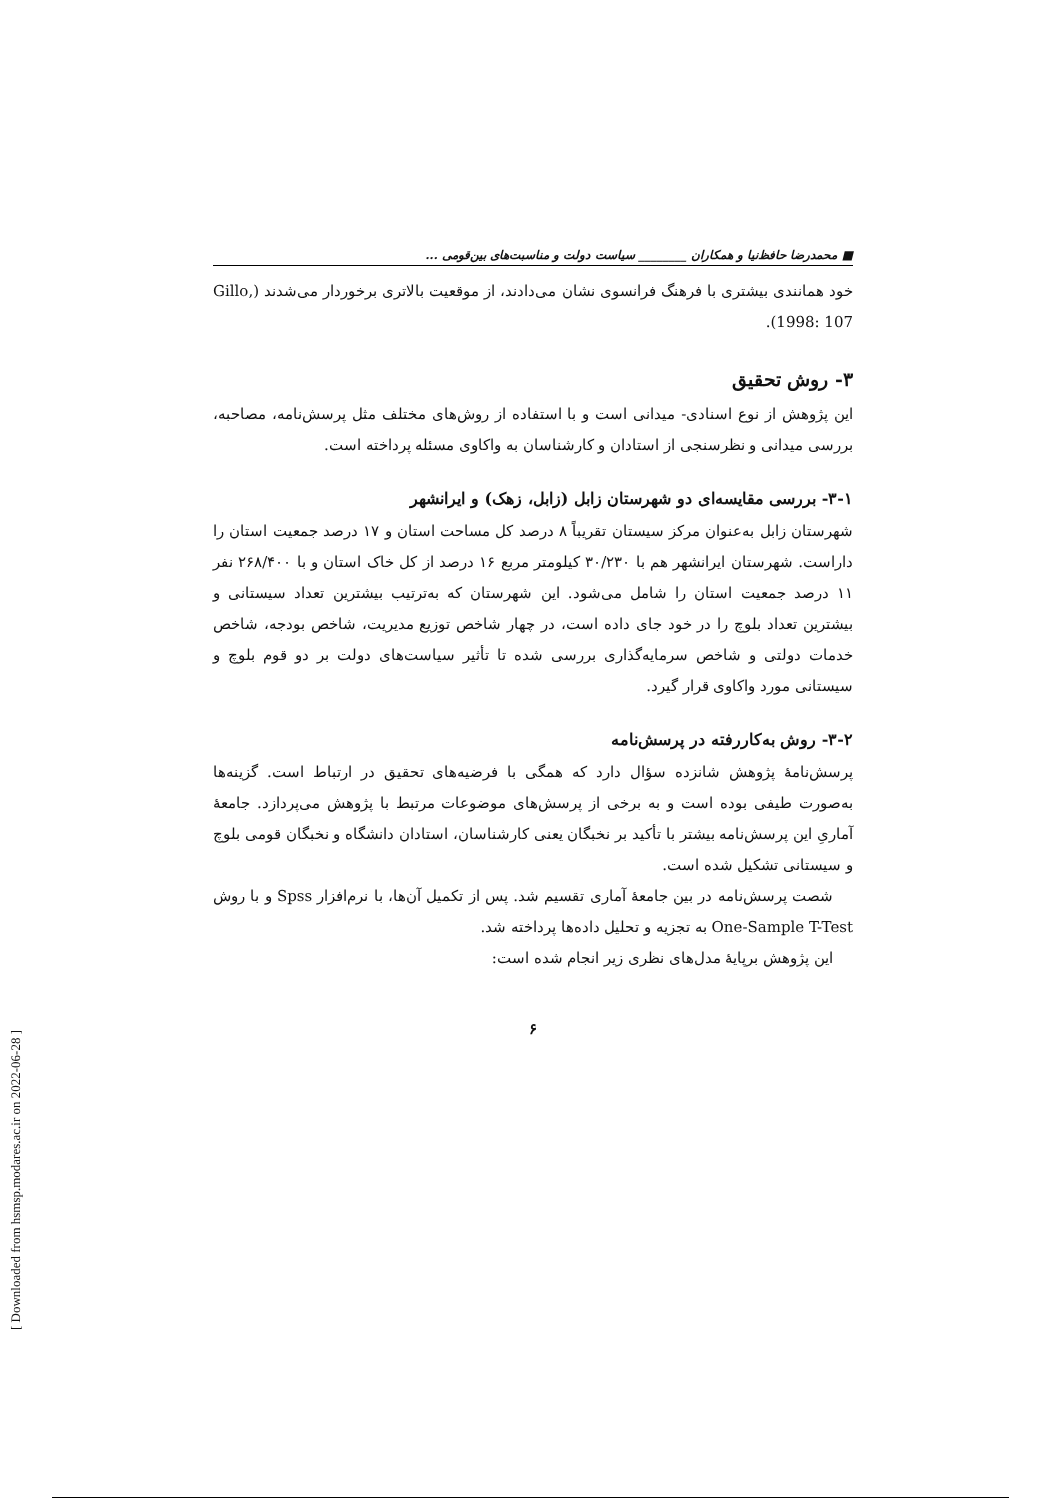■ محمدرضا حافظ‌نیا و همکاران ________ سیاست دولت و مناسبت‌های بین‌قومی ...
خود همانندی بیشتری با فرهنگ فرانسوی نشان می‌دادند، از موقعیت بالاتری برخوردار می‌شدند (Gillo, 1998: 107).
۳- روش تحقیق
این پژوهش از نوع اسنادی- میدانی است و با استفاده از روش‌های مختلف مثل پرسش‌نامه، مصاحبه، بررسی میدانی و نظرسنجی از استادان و کارشناسان به واکاوی مسئله پرداخته است.
۳-۱- بررسی مقایسه‌ای دو شهرستان زابل (زابل، زهک) و ایرانشهر
شهرستان زابل به‌عنوان مرکز سیستان تقریباً ۸ درصد کل مساحت استان و ۱۷ درصد جمعیت استان را داراست. شهرستان ایرانشهر هم با ۳۰/۲۳۰ کیلومتر مربع ۱۶ درصد از کل خاک استان و با ۲۶۸/۴۰۰ نفر ۱۱ درصد جمعیت استان را شامل می‌شود. این شهرستان که به‌ترتیب بیشترین تعداد سیستانی و بیشترین تعداد بلوچ را در خود جای داده است، در چهار شاخص توزیع مدیریت، شاخص بودجه، شاخص خدمات دولتی و شاخص سرمایه‌گذاری بررسی شده تا تأثیر سیاست‌های دولت بر دو قوم بلوچ و سیستانی مورد واکاوی قرار گیرد.
۳-۲- روش به‌کاررفته در پرسش‌نامه
پرسش‌نامهٔ پژوهش شانزده سؤال دارد که همگی با فرضیه‌های تحقیق در ارتباط است. گزینه‌ها به‌صورت طیفی بوده است و به برخی از پرسش‌های موضوعات مرتبط با پژوهش می‌پردازد. جامعهٔ آماریِ این پرسش‌نامه بیشتر با تأکید بر نخبگان یعنی کارشناسان، استادان دانشگاه و نخبگان قومی بلوچ و سیستانی تشکیل شده است.
شصت پرسش‌نامه در بین جامعهٔ آماری تقسیم شد. پس از تکمیل آن‌ها، با نرم‌افزار Spss و با روش One-Sample T-Test به تجزیه و تحلیل داده‌ها پرداخته شد.
این پژوهش برپایهٔ مدل‌های نظری زیر انجام شده است:
۶
[ Downloaded from hsmsp.modares.ac.ir on 2022-06-28 ]